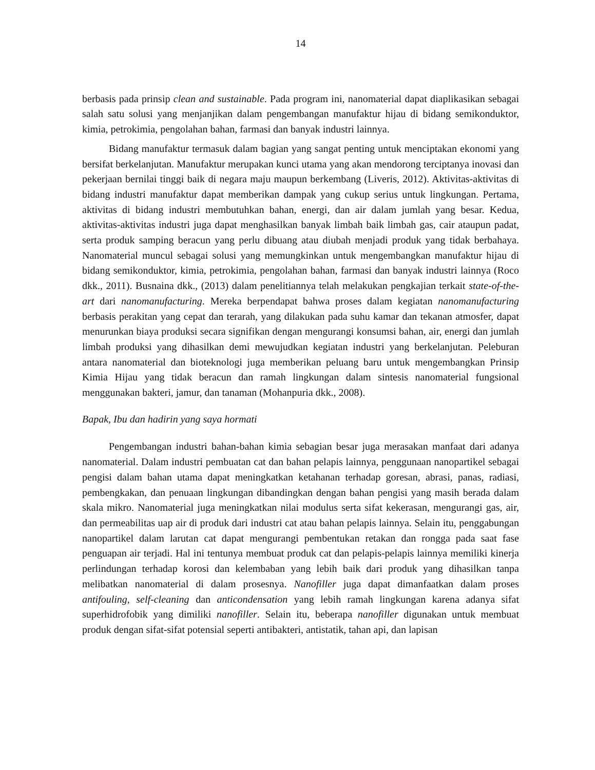14
berbasis pada prinsip clean and sustainable. Pada program ini, nanomaterial dapat diaplikasikan sebagai salah satu solusi yang menjanjikan dalam pengembangan manufaktur hijau di bidang semikonduktor, kimia, petrokimia, pengolahan bahan, farmasi dan banyak industri lainnya.
Bidang manufaktur termasuk dalam bagian yang sangat penting untuk menciptakan ekonomi yang bersifat berkelanjutan. Manufaktur merupakan kunci utama yang akan mendorong terciptanya inovasi dan pekerjaan bernilai tinggi baik di negara maju maupun berkembang (Liveris, 2012). Aktivitas-aktivitas di bidang industri manufaktur dapat memberikan dampak yang cukup serius untuk lingkungan. Pertama, aktivitas di bidang industri membutuhkan bahan, energi, dan air dalam jumlah yang besar. Kedua, aktivitas-aktivitas industri juga dapat menghasilkan banyak limbah baik limbah gas, cair ataupun padat, serta produk samping beracun yang perlu dibuang atau diubah menjadi produk yang tidak berbahaya. Nanomaterial muncul sebagai solusi yang memungkinkan untuk mengembangkan manufaktur hijau di bidang semikonduktor, kimia, petrokimia, pengolahan bahan, farmasi dan banyak industri lainnya (Roco dkk., 2011). Busnaina dkk., (2013) dalam penelitiannya telah melakukan pengkajian terkait state-of-the-art dari nanomanufacturing. Mereka berpendapat bahwa proses dalam kegiatan nanomanufacturing berbasis perakitan yang cepat dan terarah, yang dilakukan pada suhu kamar dan tekanan atmosfer, dapat menurunkan biaya produksi secara signifikan dengan mengurangi konsumsi bahan, air, energi dan jumlah limbah produksi yang dihasilkan demi mewujudkan kegiatan industri yang berkelanjutan. Peleburan antara nanomaterial dan bioteknologi juga memberikan peluang baru untuk mengembangkan Prinsip Kimia Hijau yang tidak beracun dan ramah lingkungan dalam sintesis nanomaterial fungsional menggunakan bakteri, jamur, dan tanaman (Mohanpuria dkk., 2008).
Bapak, Ibu dan hadirin yang saya hormati
Pengembangan industri bahan-bahan kimia sebagian besar juga merasakan manfaat dari adanya nanomaterial. Dalam industri pembuatan cat dan bahan pelapis lainnya, penggunaan nanopartikel sebagai pengisi dalam bahan utama dapat meningkatkan ketahanan terhadap goresan, abrasi, panas, radiasi, pembengkakan, dan penuaan lingkungan dibandingkan dengan bahan pengisi yang masih berada dalam skala mikro. Nanomaterial juga meningkatkan nilai modulus serta sifat kekerasan, mengurangi gas, air, dan permeabilitas uap air di produk dari industri cat atau bahan pelapis lainnya. Selain itu, penggabungan nanopartikel dalam larutan cat dapat mengurangi pembentukan retakan dan rongga pada saat fase penguapan air terjadi. Hal ini tentunya membuat produk cat dan pelapis-pelapis lainnya memiliki kinerja perlindungan terhadap korosi dan kelembaban yang lebih baik dari produk yang dihasilkan tanpa melibatkan nanomaterial di dalam prosesnya. Nanofiller juga dapat dimanfaatkan dalam proses antifouling, self-cleaning dan anticondensation yang lebih ramah lingkungan karena adanya sifat superhidrofobik yang dimiliki nanofiller. Selain itu, beberapa nanofiller digunakan untuk membuat produk dengan sifat-sifat potensial seperti antibakteri, antistatik, tahan api, dan lapisan